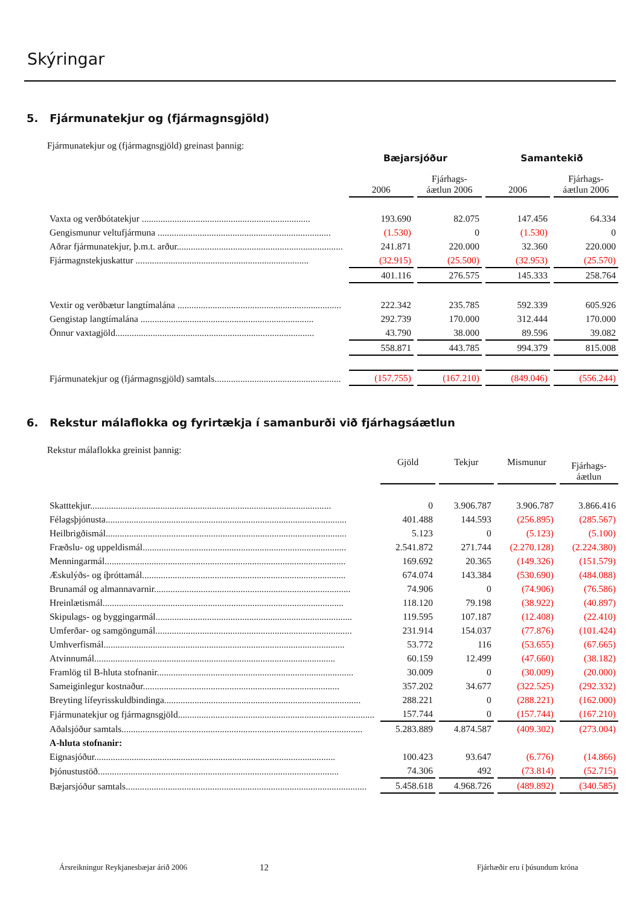Skýringar
5. Fjármunatekjur og (fjármagnsgjöld)
Fjármunatekjur og (fjármagnsgjöld) greinast þannig:
| | Bæjarsjóður | | Samantekið | |
| | 2006 | Fjárhags- áætlun 2006 | 2006 | Fjárhags- áætlun 2006 |
| Vaxta og verðbótatekjur ........................................................................ | 193.690 | 82.075 | 147.456 | 64.334 |
| Gengismunur veltufjármuna .......................................................................... | (1.530) | 0 | (1.530) | 0 |
| Aðrar fjármunatekjur, þ.m.t. arður....................................................................... | 241.871 | 220.000 | 32.360 | 220.000 |
| Fjármagnstekjuskattur .......................................................................... | (32.915) | (25.500) | (32.953) | (25.570) |
| | 401.116 | 276.575 | 145.333 | 258.764 |
| Vextir og verðbætur langtímalána ...................................................................... | 222.342 | 235.785 | 592.339 | 605.926 |
| Gengistap langtímalána .......................................................................... | 292.739 | 170.000 | 312.444 | 170.000 |
| Önnur vaxtagjöld..................................................................................... | 43.790 | 38.000 | 89.596 | 39.082 |
| | 558.871 | 443.785 | 994.379 | 815.008 |
| Fjármunatekjur og (fjármagnsgjöld) samtals...................................................... | (157.755) | (167.210) | (849.046) | (556.244) |
6. Rekstur málaflokka og fyrirtækja í samanburði við fjárhagsáætlun
Rekstur málaflokka greinist þannig:
| | Gjöld | Tekjur | Mismunur | Fjárhags- áætlun |
| Skatttekjur....................................................................................................... | 0 | 3.906.787 | 3.906.787 | 3.866.416 |
| Félagsþjónusta....................................................................................................... | 401.488 | 144.593 | (256.895) | (285.567) |
| Heilbrigðismál....................................................................................................... | 5.123 | 0 | (5.123) | (5.100) |
| Fræðslu- og uppeldismál....................................................................................... | 2.541.872 | 271.744 | (2.270.128) | (2.224.380) |
| Menningarmál....................................................................................................... | 169.692 | 20.365 | (149.326) | (151.579) |
| Æskulýðs- og íþróttamál....................................................................................... | 674.074 | 143.384 | (530.690) | (484.088) |
| Brunamál og almannavarnir.................................................................................... | 74.906 | 0 | (74.906) | (76.586) |
| Hreinlætismál....................................................................................................... | 118.120 | 79.198 | (38.922) | (40.897) |
| Skipulags- og byggingarmál.................................................................................... | 119.595 | 107.187 | (12.408) | (22.410) |
| Umferðar- og samgöngumál.................................................................................... | 231.914 | 154.037 | (77.876) | (101.424) |
| Umhverfismál....................................................................................................... | 53.772 | 116 | (53.655) | (67.665) |
| Atvinnumál....................................................................................................... | 60.159 | 12.499 | (47.660) | (38.182) |
| Framlög til B-hluta stofnanir.................................................................................... | 30.009 | 0 | (30.009) | (20.000) |
| Sameiginlegur kostnaður.................................................................................... | 357.202 | 34.677 | (322.525) | (292.332) |
| Breyting lífeyrisskuldbindinga.................................................................................... | 288.221 | 0 | (288.221) | (162.000) |
| Fjármunatekjur og fjármagnsgjöld.................................................................................... | 157.744 | 0 | (157.744) | (167.210) |
| Aðalsjóður samtals....................................................................................................... | 5.283.889 | 4.874.587 | (409.302) | (273.004) |
| A-hluta stofnanir: | | | | |
| Eignasjóður....................................................................................................... | 100.423 | 93.647 | (6.776) | (14.866) |
| Þjónustustöð....................................................................................................... | 74.306 | 492 | (73.814) | (52.715) |
| Bæjarsjóður samtals....................................................................................................... | 5.458.618 | 4.968.726 | (489.892) | (340.585) |
Ársreikningur Reykjanesbæjar árið 2006
12
Fjárhæðir eru í þúsundum króna